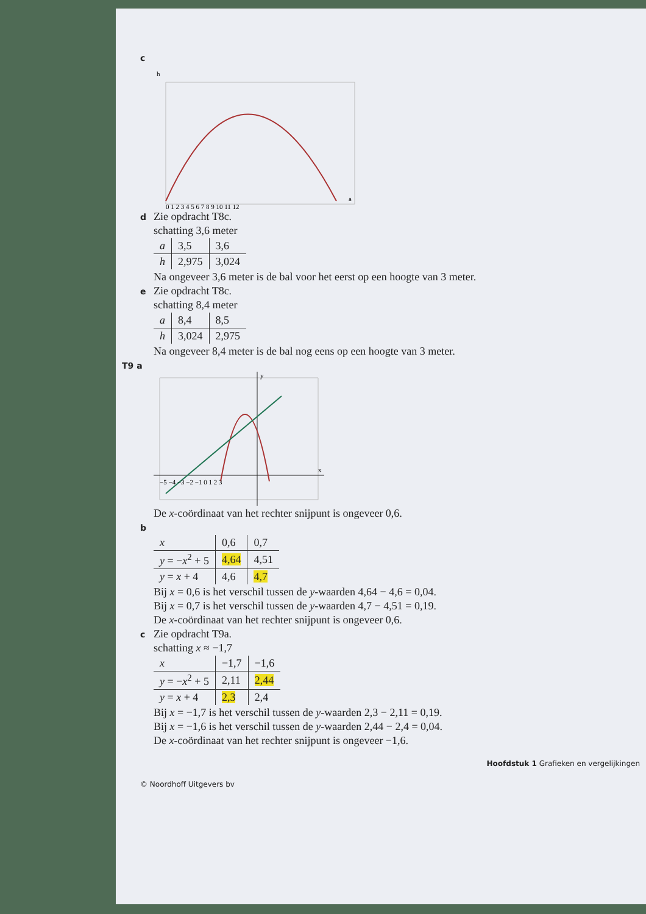c
h
a
0 1 2 3 4 5 6 7 8 9 10 11 12
d Zie opdracht T8c.
schatting 3,6 meter
| a | 3,5 | 3,6 |
| h | 2,975 | 3,024 |
Na ongeveer 3,6 meter is de bal voor het eerst op een hoogte van 3 meter.
e Zie opdracht T8c.
schatting 8,4 meter
| a | 8,4 | 8,5 |
| h | 3,024 | 2,975 |
Na ongeveer 8,4 meter is de bal nog eens op een hoogte van 3 meter.
T9 a
−5 −4 −3 −2 −1 0 1 2 3
x
y
De x-coördinaat van het rechter snijpunt is ongeveer 0,6.
b
| x | 0,6 | 0,7 |
| y = − x<sup>2</sup> + 5 | 4,64 | 4,51 |
| y = x + 4 | 4,6 | 4,7 |
Bij x = 0,6 is het verschil tussen de y-waarden 4,64 − 4,6 = 0,04.
Bij x = 0,7 is het verschil tussen de y-waarden 4,7 − 4,51 = 0,19.
De x-coördinaat van het rechter snijpunt is ongeveer 0,6.
c Zie opdracht T9a.
schatting x ≈ −1,7
| x | −1,7 | −1,6 |
| y = − x<sup>2</sup> + 5 | 2,11 | 2,44 |
| y = x + 4 | 2,3 | 2,4 |
Bij x = −1,7 is het verschil tussen de y-waarden 2,3 − 2,11 = 0,19.
Bij x = −1,6 is het verschil tussen de y-waarden 2,44 − 2,4 = 0,04.
De x-coördinaat van het rechter snijpunt is ongeveer −1,6.
Hoofdstuk 1 Grafieken en vergelijkingen
© Noordhoff Uitgevers bv